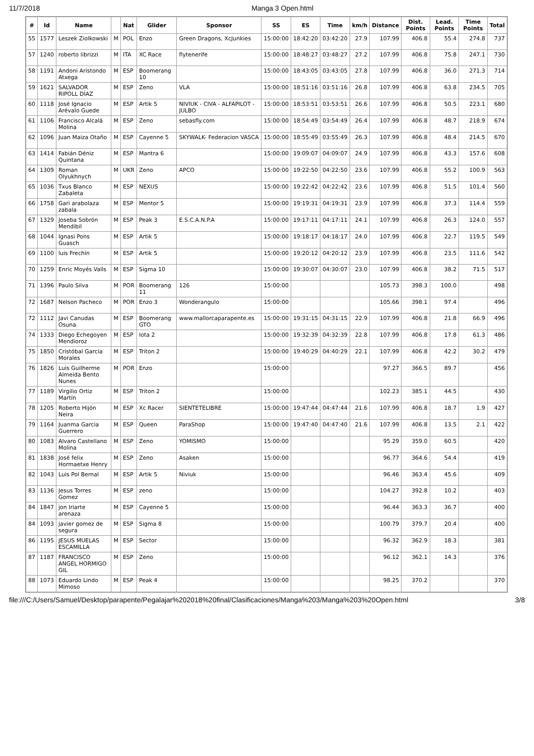11/7/2018 Manga 3 Open.html
| # | Id | Name | | Nat | Glider | Sponsor | SS | ES | Time | km/h | Distance | Dist. Points | Lead. Points | Time Points | Total |
| --- | --- | --- | --- | --- | --- | --- | --- | --- | --- | --- | --- | --- | --- | --- | --- |
| 55 | 1577 | Leszek Ziolkowski | M | POL | Enzo | Green Dragons, XcJunkies | 15:00:00 | 18:42:20 | 03:42:20 | 27.9 | 107.99 | 406.8 | 55.4 | 274.8 | 737 |
| 57 | 1240 | roberto librizzi | M | ITA | XC Race | flytenerife | 15:00:00 | 18:48:27 | 03:48:27 | 27.2 | 107.99 | 406.8 | 75.8 | 247.1 | 730 |
| 58 | 1191 | Andoni Aristondo Atxega | M | ESP | Boomerang 10 | | 15:00:00 | 18:43:05 | 03:43:05 | 27.8 | 107.99 | 406.8 | 36.0 | 271.3 | 714 |
| 59 | 1621 | SALVADOR RIPOLL DÍAZ | M | ESP | Zeno | VLA | 15:00:00 | 18:51:16 | 03:51:16 | 26.8 | 107.99 | 406.8 | 63.8 | 234.5 | 705 |
| 60 | 1118 | José Ignacio Arévalo Guede | M | ESP | Artik 5 | NIVIUK - CIVA - ALFAPILOT - JULBO | 15:00:00 | 18:53:51 | 03:53:51 | 26.6 | 107.99 | 406.8 | 50.5 | 223.1 | 680 |
| 61 | 1106 | Francisco Alcalá Molina | M | ESP | Zeno | sebasfly.com | 15:00:00 | 18:54:49 | 03:54:49 | 26.4 | 107.99 | 406.8 | 48.7 | 218.9 | 674 |
| 62 | 1096 | Juan Maiza Otaño | M | ESP | Cayenne 5 | SKYWALK- Federacion VASCA | 15:00:00 | 18:55:49 | 03:55:49 | 26.3 | 107.99 | 406.8 | 48.4 | 214.5 | 670 |
| 63 | 1414 | Fabián Déniz Quintana | M | ESP | Mantra 6 | | 15:00:00 | 19:09:07 | 04:09:07 | 24.9 | 107.99 | 406.8 | 43.3 | 157.6 | 608 |
| 64 | 1309 | Roman Olyukhnych | M | UKR | Zeno | APCO | 15:00:00 | 19:22:50 | 04:22:50 | 23.6 | 107.99 | 406.8 | 55.2 | 100.9 | 563 |
| 65 | 1036 | Txus Blanco Zabaleta | M | ESP | NEXUS | | 15:00:00 | 19:22:42 | 04:22:42 | 23.6 | 107.99 | 406.8 | 51.5 | 101.4 | 560 |
| 66 | 1758 | Gari arabolaza zabala | M | ESP | Mentor 5 | | 15:00:00 | 19:19:31 | 04:19:31 | 23.9 | 107.99 | 406.8 | 37.3 | 114.4 | 559 |
| 67 | 1329 | Joseba Sobrón Mendibil | M | ESP | Peak 3 | E.S.C.A.N.P.A | 15:00:00 | 19:17:11 | 04:17:11 | 24.1 | 107.99 | 406.8 | 26.3 | 124.0 | 557 |
| 68 | 1044 | Ignasi Pons Guasch | M | ESP | Artik 5 | | 15:00:00 | 19:18:17 | 04:18:17 | 24.0 | 107.99 | 406.8 | 22.7 | 119.5 | 549 |
| 69 | 1100 | luis Frechín | M | ESP | Artik 5 | | 15:00:00 | 19:20:12 | 04:20:12 | 23.9 | 107.99 | 406.8 | 23.5 | 111.6 | 542 |
| 70 | 1259 | Enric Moyés Valls | M | ESP | Sigma 10 | | 15:00:00 | 19:30:07 | 04:30:07 | 23.0 | 107.99 | 406.8 | 38.2 | 71.5 | 517 |
| 71 | 1396 | Paulo Silva | M | POR | Boomerang 11 | 126 | 15:00:00 | | | | 105.73 | 398.3 | 100.0 | | 498 |
| 72 | 1687 | Nelson Pacheco | M | POR | Enzo 3 | Wonderangulo | 15:00:00 | | | | 105.66 | 398.1 | 97.4 | | 496 |
| 72 | 1112 | Javi Canudas Osuna | M | ESP | Boomerang GTO | www.mallorcaparapente.es | 15:00:00 | 19:31:15 | 04:31:15 | 22.9 | 107.99 | 406.8 | 21.8 | 66.9 | 496 |
| 74 | 1333 | Diego Echegoyen Mendioroz | M | ESP | Iota 2 | | 15:00:00 | 19:32:39 | 04:32:39 | 22.8 | 107.99 | 406.8 | 17.8 | 61.3 | 486 |
| 75 | 1850 | Cristóbal García Morales | M | ESP | Triton 2 | | 15:00:00 | 19:40:29 | 04:40:29 | 22.1 | 107.99 | 406.8 | 42.2 | 30.2 | 479 |
| 76 | 1826 | Luis Guilherme Almeida Bento Nunes | M | POR | Enzo | | 15:00:00 | | | | 97.27 | 366.5 | 89.7 | | 456 |
| 77 | 1189 | Virgilio Ortiz Martín | M | ESP | Triton 2 | | 15:00:00 | | | | 102.23 | 385.1 | 44.5 | | 430 |
| 78 | 1205 | Roberto Hijón Neira | M | ESP | Xc Racer | SIENTETELIBRE | 15:00:00 | 19:47:44 | 04:47:44 | 21.6 | 107.99 | 406.8 | 18.7 | 1.9 | 427 |
| 79 | 1164 | Juanma Garcia Guerrero | M | ESP | Queen | ParaShop | 15:00:00 | 19:47:40 | 04:47:40 | 21.6 | 107.99 | 406.8 | 13.5 | 2.1 | 422 |
| 80 | 1083 | Alvaro Castellano Molina | M | ESP | Zeno | YOMISMO | 15:00:00 | | | | 95.29 | 359.0 | 60.5 | | 420 |
| 81 | 1838 | José felix Hormaetxe Henry | M | ESP | Zeno | Asaken | 15:00:00 | | | | 96.77 | 364.6 | 54.4 | | 419 |
| 82 | 1043 | Luis Pol Bernal | M | ESP | Artik 5 | Niviuk | 15:00:00 | | | | 96.46 | 363.4 | 45.6 | | 409 |
| 83 | 1136 | Jesus Torres Gomez | M | ESP | zeno | | 15:00:00 | | | | 104.27 | 392.8 | 10.2 | | 403 |
| 84 | 1847 | jon Iriarte arenaza | M | ESP | Cayenne 5 | | 15:00:00 | | | | 96.44 | 363.3 | 36.7 | | 400 |
| 84 | 1093 | javier gomez de segura | M | ESP | Sigma 8 | | 15:00:00 | | | | 100.79 | 379.7 | 20.4 | | 400 |
| 86 | 1195 | JESUS MUELAS ESCAMILLA | M | ESP | Sector | | 15:00:00 | | | | 96.32 | 362.9 | 18.3 | | 381 |
| 87 | 1187 | FRANCISCO ANGEL HORMIGO GIL | M | ESP | Zeno | | 15:00:00 | | | | 96.12 | 362.1 | 14.3 | | 376 |
| 88 | 1073 | Eduardo Lindo Mimoso | M | ESP | Peak 4 | | 15:00:00 | | | | 98.25 | 370.2 | | | 370 |
file:///C:/Users/Samuel/Desktop/parapente/Pegalajar%202018%20final/Clasificaciones/Manga%203/Manga%203%20Open.html 3/8